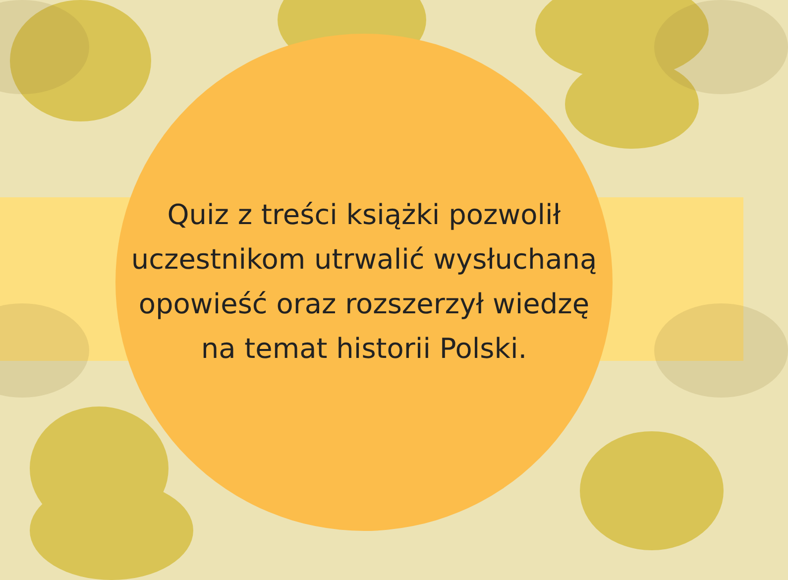Quiz z treści książki pozwolił
uczestnikom utrwalić wysłuchaną
opowieść oraz rozszerzył wiedzę
na temat historii Polski.